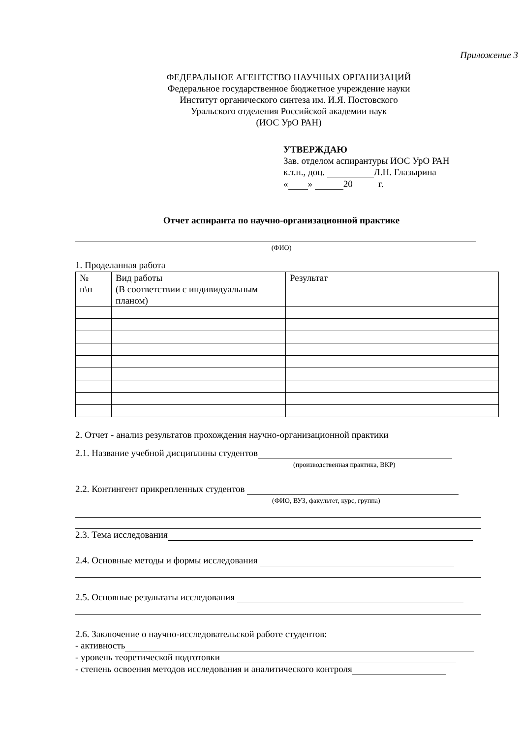Приложение 3
ФЕДЕРАЛЬНОЕ АГЕНТСТВО НАУЧНЫХ ОРГАНИЗАЦИЙ
Федеральное государственное бюджетное учреждение науки
Институт органического синтеза им. И.Я. Постовского
Уральского отделения Российской академии наук
(ИОС УрО РАН)
УТВЕРЖДАЮ
Зав. отделом аспирантуры ИОС УрО РАН
к.т.н., доц. Л.Н. Глазырина
« » 20 г.
Отчет аспиранта по научно-организационной практике
(ФИО)
1. Проделанная работа
| № п\п | Вид работы (В соответствии с индивидуальным планом) | Результат |
2. Отчет - анализ результатов прохождения научно-организационной практики
2.1. Название учебной дисциплины студентов
(производственная практика, ВКР)
2.2. Контингент прикрепленных студентов
(ФИО, ВУЗ, факультет, курс, группа)
2.3. Тема исследования
2.4. Основные методы и формы исследования
2.5. Основные результаты исследования
2.6. Заключение о научно-исследовательской работе студентов:
- активность
- уровень теоретической подготовки
- степень освоения методов исследования и аналитического контроля